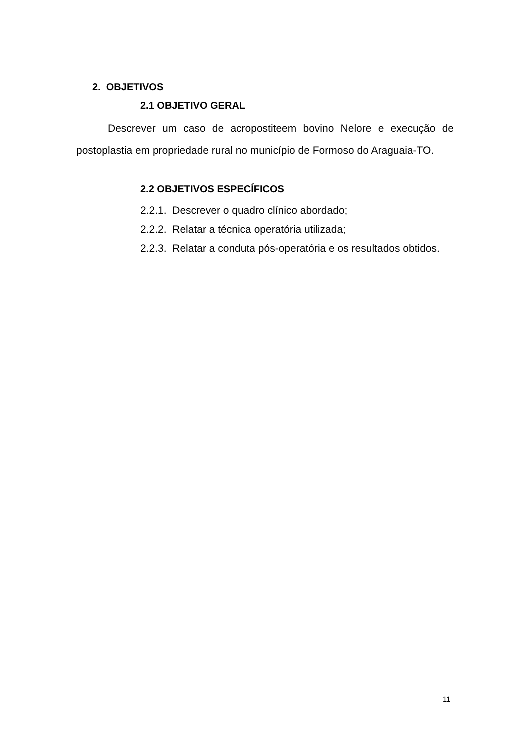2. OBJETIVOS
2.1 OBJETIVO GERAL
Descrever um caso de acropostiteem bovino Nelore e execução de postoplastia em propriedade rural no município de Formoso do Araguaia-TO.
2.2 OBJETIVOS ESPECÍFICOS
2.2.1. Descrever o quadro clínico abordado;
2.2.2. Relatar a técnica operatória utilizada;
2.2.3. Relatar a conduta pós-operatória e os resultados obtidos.
11